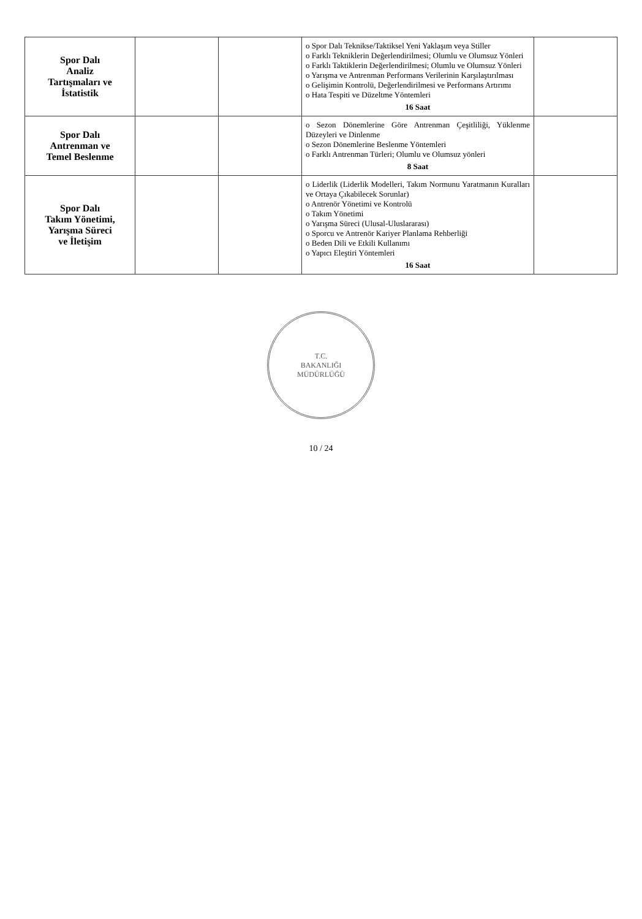| Spor Dalı Analiz Tartışmaları ve İstatistik | | | o Spor Dalı Teknikse/Taktiksel Yeni Yaklaşım veya Stiller o Farklı Tekniklerin Değerlendirilmesi; Olumlu ve Olumsuz Yönleri o Farklı Taktiklerin Değerlendirilmesi; Olumlu ve Olumsuz Yönleri o Yarışma ve Antrenman Performans Verilerinin Karşılaştırılması o Gelişimin Kontrolü, Değerlendirilmesi ve Performans Artırımı o Hata Tespiti ve Düzeltme Yöntemleri 16 Saat | |
| Spor Dalı Antrenman ve Temel Beslenme | | | o Sezon Dönemlerine Göre Antrenman Çeşitliliği, Yüklenme Düzeyleri ve Dinlenme o Sezon Dönemlerine Beslenme Yöntemleri o Farklı Antrenman Türleri; Olumlu ve Olumsuz yönleri 8 Saat | |
| Spor Dalı Takım Yönetimi, Yarışma Süreci ve İletişim | | | o Liderlik (Liderlik Modelleri, Takım Normunu Yaratmanın Kuralları ve Ortaya Çıkabilecek Sorunlar) o Antrenör Yönetimi ve Kontrolü o Takım Yönetimi o Yarışma Süreci (Ulusal-Uluslararası) o Sporcu ve Antrenör Kariyer Planlama Rehberliği o Beden Dili ve Etkili Kullanımı o Yapıcı Eleştiri Yöntemleri 16 Saat | |
T.C.
BAKANLIĞI
MÜDÜRLÜĞÜ
10 / 24